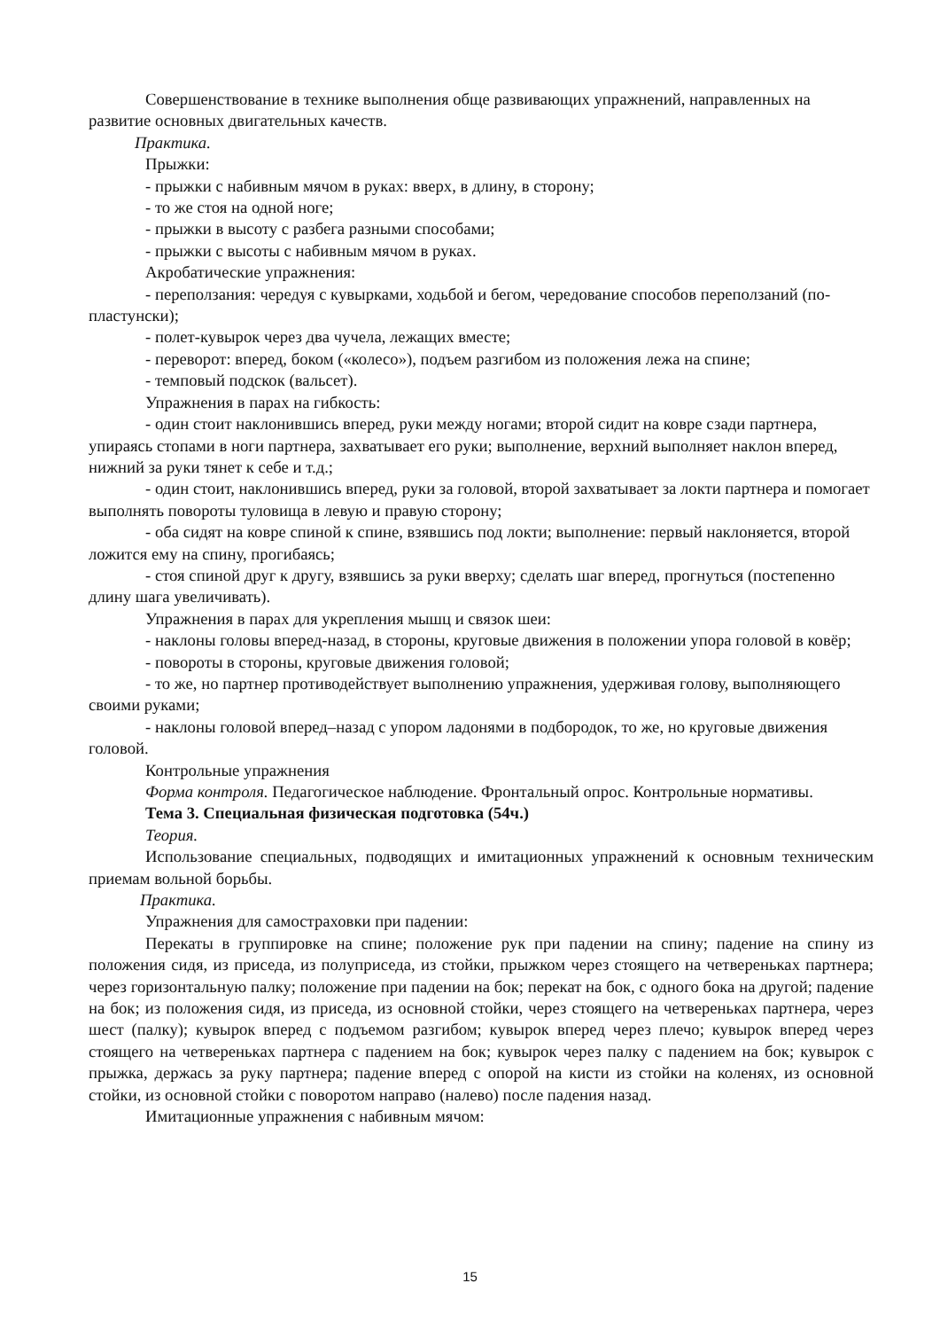Совершенствование в технике выполнения обще развивающих упражнений, направленных на развитие основных двигательных качеств.
Практика.
Прыжки:
- прыжки с набивным мячом в руках: вверх, в длину, в сторону;
- то же стоя на одной ноге;
- прыжки в высоту с разбега разными способами;
- прыжки с высоты с набивным мячом в руках.
Акробатические упражнения:
- переползания: чередуя с кувырками, ходьбой и бегом, чередование способов переползаний (по-пластунски);
- полет-кувырок через два чучела, лежащих вместе;
- переворот: вперед, боком («колесо»), подъем разгибом из положения лежа на спине;
- темповый подскок (вальсет).
Упражнения в парах на гибкость:
- один стоит наклонившись вперед, руки между ногами; второй сидит на ковре сзади партнера, упираясь стопами в ноги партнера, захватывает его руки; выполнение, верхний выполняет наклон вперед, нижний за руки тянет к себе и т.д.;
- один стоит, наклонившись вперед, руки за головой, второй захватывает за локти партнера и помогает выполнять повороты туловища в левую и правую сторону;
- оба сидят на ковре спиной к спине, взявшись под локти; выполнение: первый наклоняется, второй ложится ему на спину, прогибаясь;
- стоя спиной друг к другу, взявшись за руки вверху; сделать шаг вперед, прогнуться (постепенно длину шага увеличивать).
Упражнения в парах для укрепления мышц и связок шеи:
- наклоны головы вперед-назад, в стороны, круговые движения в положении упора головой в ковёр;
- повороты в стороны, круговые движения головой;
- то же, но партнер противодействует выполнению упражнения, удерживая голову, выполняющего своими руками;
- наклоны головой вперед–назад с упором ладонями в подбородок, то же, но круговые движения головой.
Контрольные упражнения
Форма контроля. Педагогическое наблюдение. Фронтальный опрос. Контрольные нормативы.
Тема 3. Специальная физическая подготовка (54ч.)
Теория.
Использование специальных, подводящих и имитационных упражнений к основным техническим приемам вольной борьбы.
Практика.
Упражнения для самостраховки при падении:
Перекаты в группировке на спине; положение рук при падении на спину; падение на спину из положения сидя, из приседа, из полуприседа, из стойки, прыжком через стоящего на четвереньках партнера; через горизонтальную палку; положение при падении на бок; перекат на бок, с одного бока на другой; падение на бок; из положения сидя, из приседа, из основной стойки, через стоящего на четвереньках партнера, через шест (палку); кувырок вперед с подъемом разгибом; кувырок вперед через плечо; кувырок вперед через стоящего на четвереньках партнера с падением на бок; кувырок через палку с падением на бок; кувырок с прыжка, держась за руку партнера; падение вперед с опорой на кисти из стойки на коленях, из основной стойки, из основной стойки с поворотом направо (налево) после падения назад.
Имитационные упражнения с набивным мячом:
15